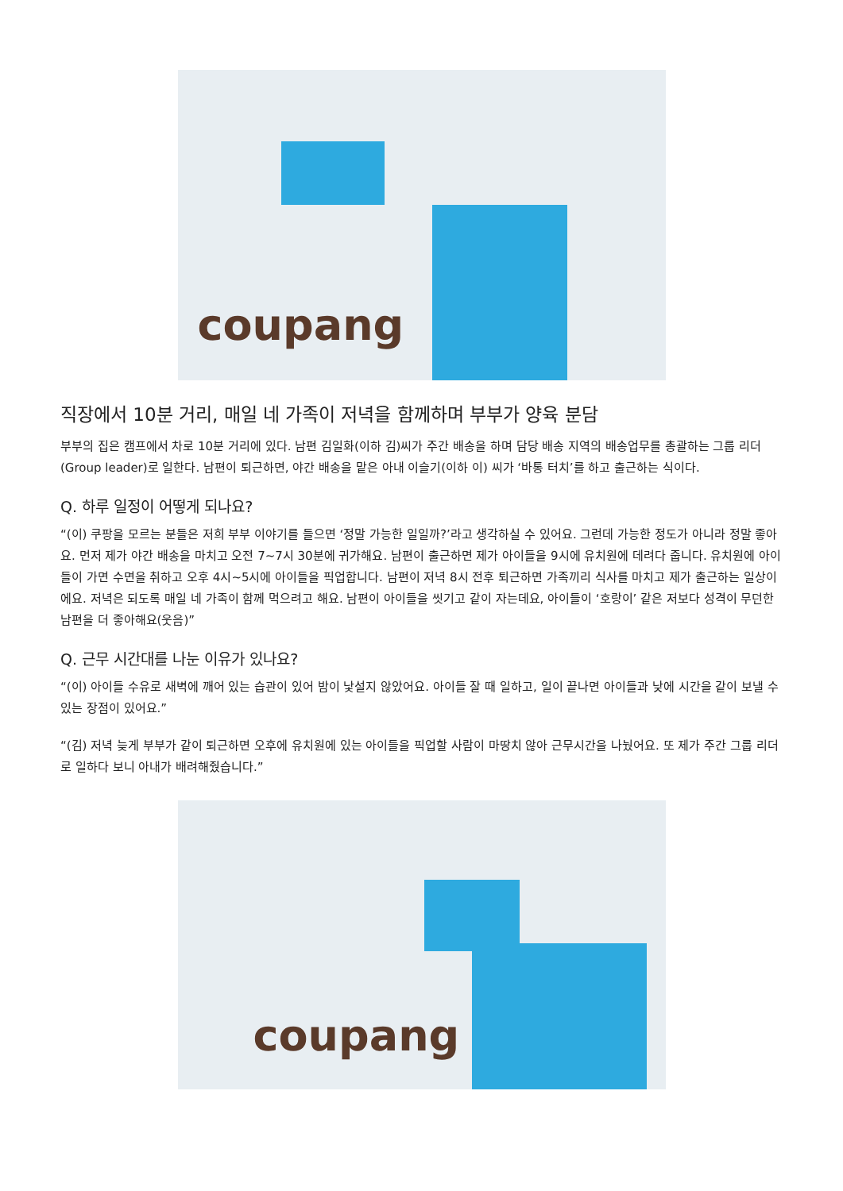coupang
직장에서 10분 거리, 매일 네 가족이 저녁을 함께하며 부부가 양육 분담
부부의 집은 캠프에서 차로 10분 거리에 있다. 남편 김일화(이하 김)씨가 주간 배송을 하며 담당 배송 지역의 배송업무를 총괄하는 그룹 리더(Group leader)로 일한다. 남편이 퇴근하면, 야간 배송을 맡은 아내 이슬기(이하 이) 씨가 ‘바통 터치’를 하고 출근하는 식이다.
Q. 하루 일정이 어떻게 되나요?
“(이) 쿠팡을 모르는 분들은 저희 부부 이야기를 들으면 ‘정말 가능한 일일까?’라고 생각하실 수 있어요. 그런데 가능한 정도가 아니라 정말 좋아요. 먼저 제가 야간 배송을 마치고 오전 7~7시 30분에 귀가해요. 남편이 출근하면 제가 아이들을 9시에 유치원에 데려다 줍니다. 유치원에 아이들이 가면 수면을 취하고 오후 4시~5시에 아이들을 픽업합니다. 남편이 저녁 8시 전후 퇴근하면 가족끼리 식사를 마치고 제가 출근하는 일상이에요. 저녁은 되도록 매일 네 가족이 함께 먹으려고 해요. 남편이 아이들을 씻기고 같이 자는데요, 아이들이 ‘호랑이’ 같은 저보다 성격이 무던한 남편을 더 좋아해요(웃음)”
Q. 근무 시간대를 나눈 이유가 있나요?
“(이) 아이들 수유로 새벽에 깨어 있는 습관이 있어 밤이 낯설지 않았어요. 아이들 잘 때 일하고, 일이 끝나면 아이들과 낮에 시간을 같이 보낼 수 있는 장점이 있어요.”
“(김) 저녁 늦게 부부가 같이 퇴근하면 오후에 유치원에 있는 아이들을 픽업할 사람이 마땅치 않아 근무시간을 나눴어요. 또 제가 주간 그룹 리더로 일하다 보니 아내가 배려해줬습니다.”
coupang